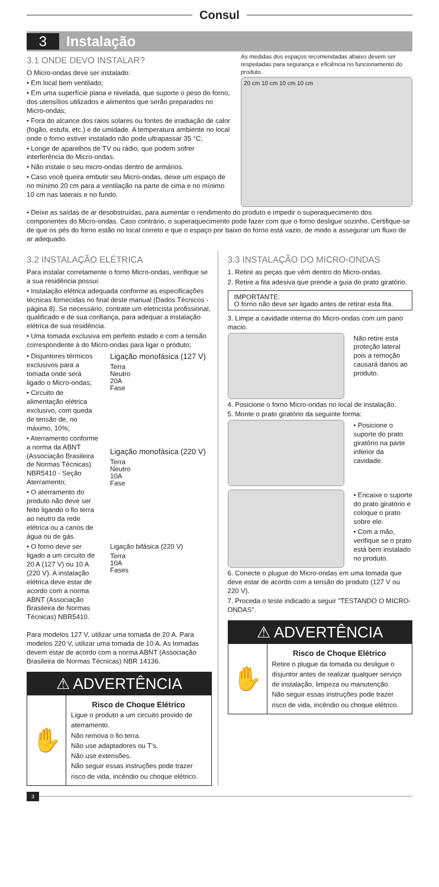Consul
3 Instalação
3.1 ONDE DEVO INSTALAR?
O Micro-ondas deve ser instalado:
• Em local bem ventilado;
• Em uma superfície plana e nivelada, que suporte o peso do forno, dos utensílios utilizados e alimentos que serão preparados no Micro-ondas;
• Fora do alcance dos raios solares ou fontes de irradiação de calor (fogão, estufa, etc.) e de umidade. A temperatura ambiente no local onde o forno estiver instalado não pode ultrapassar 35 °C;
• Longe de aparelhos de TV ou rádio, que podem sofrer interferência do Micro-ondas.
• Não instale o seu micro-ondas dentro de armários.
• Caso você queira embutir seu Micro-ondas, deixe um espaço de no mínimo 20 cm para a ventilação na parte de cima e no mínimo 10 cm nas laterais e no fundo.
As medidas dos espaços recomendadas abaixo devem ser respeitadas para segurança e eficiência no funcionamento do produto.
20 cm 10 cm 10 cm 10 cm
• Deixe as saídas de ar desobstruídas, para aumentar o rendimento do produto e impedir o superaquecimento dos componentes do Micro-ondas. Caso contrário, o superaquecimento pode fazer com que o forno desligue sozinho. Certifique-se de que os pés do forno estão no local correto e que o espaço por baixo do forno está vazio, de modo a assegurar um fluxo de ar adequado.
3.2 INSTALAÇÃO ELÉTRICA
Para instalar corretamente o forno Micro-ondas, verifique se a sua residência possui:
• Instalação elétrica adequada conforme as especificações técnicas fornecidas no final deste manual (Dados Técnicos - página 8). Se necessário, contrate um eletricista profissional, qualificado e de sua confiança, para adequar a instalação elétrica de sua residência.
• Uma tomada exclusiva em perfeito estado e com a tensão correspondente à do Micro-ondas para ligar o produto;
• Disjuntores térmicos exclusivos para a tomada onde será ligado o Micro-ondas;
• Circuito de alimentação elétrica exclusivo, com queda de tensão de, no máximo, 10%;
• Aterramento conforme a norma da ABNT (Associação Brasileira de Normas Técnicas) NBR5410 - Seção Aterramento;
• O aterramento do produto não deve ser feito ligando o fio terra ao neutro da rede elétrica ou a canos de água ou de gás.
• O forno deve ser ligado a um circuito de 20 A (127 V) ou 10 A (220 V). A instalação elétrica deve estar de acordo com a norma ABNT (Associação Brasileira de Normas Técnicas) NBR5410.
Ligação monofásica (127 V)
Terra
Neutro
20A
Fase
Ligação monofásica (220 V)
Terra
Neutro
10A
Fase
Ligação bifásica (220 V)
Terra
10A
Fases
Para modelos 127 V, utilizar uma tomada de 20 A. Para modelos 220 V, utilizar uma tomada de 10 A. As tomadas devem estar de acordo com a norma ABNT (Associação Brasileira de Normas Técnicas) NBR 14136.
⚠ ADVERTÊNCIA
✋
Risco de Choque Elétrico
Ligue o produto a um circuito provido de aterramento.
Não remova o fio terra.
Não use adaptadores ou T's.
Não use extensões.
Não seguir essas instruções pode trazer risco de vida, incêndio ou choque elétrico.
3.3 INSTALAÇÃO DO MICRO-ONDAS
1. Retire as peças que vêm dentro do Micro-ondas.
2. Retire a fita adesiva que prende a guia do prato giratório.
IMPORTANTE:
O forno não deve ser ligado antes de retirar esta fita.
3. Limpe a cavidade interna do Micro-ondas com um pano macio.
Não retire esta proteção lateral pois a remoção causará danos ao produto.
4. Posicione o forno Micro-ondas no local de instalação.
5. Monte o prato giratório da seguinte forma:
• Posicione o suporte do prato giratório na parte inferior da cavidade.
• Encaixe o suporte do prato giratório e coloque o prato sobre ele.
• Com a mão, verifique se o prato está bem instalado no produto.
6. Conecte o plugue do Micro-ondas em uma tomada que deve estar de acordo com a tensão do produto (127 V ou 220 V).
7. Proceda o teste indicado a seguir "TESTANDO O MICRO-ONDAS".
⚠ ADVERTÊNCIA
✋
Risco de Choque Elétrico
Retire o plugue da tomada ou desligue o disjuntor antes de realizar qualquer serviço de instalação, limpeza ou manutenção.
Não seguir essas instruções pode trazer risco de vida, incêndio ou choque elétrico.
3